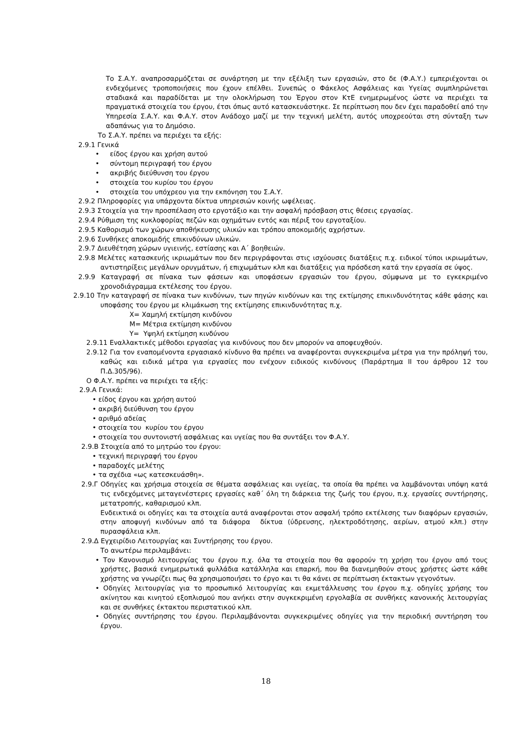Το Σ.Α.Υ. αναπροσαρμόζεται σε συνάρτηση με την εξέλιξη των εργασιών, στο δε (Φ.Α.Υ.) εμπεριέχονται οι ενδεχόμενες τροποποιήσεις που έχουν επέλθει. Συνεπώς ο Φάκελος Ασφάλειας και Υγείας συμπληρώνεται σταδιακά και παραδίδεται με την ολοκλήρωση του Έργου στον ΚτΕ ενημερωμένος ώστε να περιέχει τα πραγματικά στοιχεία του έργου, έτσι όπως αυτό κατασκευάστηκε. Σε περίπτωση που δεν έχει παραδοθεί από την Υπηρεσία Σ.Α.Υ. και Φ.Α.Υ. στον Ανάδοχο μαζί με την τεχνική μελέτη, αυτός υποχρεούται στη σύνταξη των αδαπάνως για το Δημόσιο.
Το Σ.Α.Υ. πρέπει να περιέχει τα εξής:
2.9.1 Γενικά
• είδος έργου και χρήση αυτού
• σύντομη περιγραφή του έργου
• ακριβής διεύθυνση του έργου
• στοιχεία του κυρίου του έργου
• στοιχεία του υπόχρεου για την εκπόνηση του Σ.Α.Υ.
2.9.2 Πληροφορίες για υπάρχοντα δίκτυα υπηρεσιών κοινής ωφέλειας.
2.9.3 Στοιχεία για την προσπέλαση στο εργοτάξιο και την ασφαλή πρόσβαση στις θέσεις εργασίας.
2.9.4 Ρύθμιση της κυκλοφορίας πεζών και οχημάτων εντός και πέριξ του εργοταξίου.
2.9.5 Καθορισμό των χώρων αποθήκευσης υλικών και τρόπου αποκομιδής αχρήστων.
2.9.6 Συνθήκες αποκομιδής επικινδύνων υλικών.
2.9.7 Διευθέτηση χώρων υγιεινής, εστίασης και Α΄ βοηθειών.
2.9.8 Μελέτες κατασκευής ικριωμάτων που δεν περιγράφονται στις ισχύουσες διατάξεις π.χ. ειδικοί τύποι ικριωμάτων, αντιστηρίξεις μεγάλων ορυγμάτων, ή επιχωμάτων κλπ και διατάξεις για πρόσδεση κατά την εργασία σε ύψος.
2.9.9 Καταγραφή σε πίνακα των φάσεων και υποφάσεων εργασιών του έργου, σύμφωνα με το εγκεκριμένο χρονοδιάγραμμα εκτέλεσης του έργου.
2.9.10 Την καταγραφή σε πίνακα των κινδύνων, των πηγών κινδύνων και της εκτίμησης επικινδυνότητας κάθε φάσης και υποφάσης του έργου με κλιμάκωση της εκτίμησης επικινδυνότητας π.χ.
Χ= Χαμηλή εκτίμηση κινδύνου
Μ= Μέτρια εκτίμηση κινδύνου
Υ= Υψηλή εκτίμηση κινδύνου
2.9.11 Εναλλακτικές μέθοδοι εργασίας για κινδύνους που δεν μπορούν να αποφευχθούν.
2.9.12 Για τον εναπομένοντα εργασιακό κίνδυνο θα πρέπει να αναφέρονται συγκεκριμένα μέτρα για την πρόληψή του, καθώς και ειδικά μέτρα για εργασίες που ενέχουν ειδικούς κινδύνους (Παράρτημα ΙΙ του άρθρου 12 του Π.Δ.305/96).
Ο Φ.Α.Υ. πρέπει να περιέχει τα εξής:
2.9.Α Γενικά:
• είδος έργου και χρήση αυτού
• ακριβή διεύθυνση του έργου
• αριθμό αδείας
• στοιχεία του κυρίου του έργου
• στοιχεία του συντονιστή ασφάλειας και υγείας που θα συντάξει τον Φ.Α.Υ.
2.9.Β Στοιχεία από το μητρώο του έργου:
• τεχνική περιγραφή του έργου
• παραδοχές μελέτης
• τα σχέδια «ως κατεσκευάσθη».
2.9.Γ Οδηγίες και χρήσιμα στοιχεία σε θέματα ασφάλειας και υγείας, τα οποία θα πρέπει να λαμβάνονται υπόψη κατά τις ενδεχόμενες μεταγενέστερες εργασίες καθ΄ όλη τη διάρκεια της ζωής του έργου, π.χ. εργασίες συντήρησης, μετατροπής, καθαρισμού κλπ.
Ενδεικτικά οι οδηγίες και τα στοιχεία αυτά αναφέρονται στον ασφαλή τρόπο εκτέλεσης των διαφόρων εργασιών, στην αποφυγή κινδύνων από τα διάφορα δίκτυα (ύδρευσης, ηλεκτροδότησης, αερίων, ατμού κλπ.) στην πυρασφάλεια κλπ.
2.9.Δ Εγχειρίδιο Λειτουργίας και Συντήρησης του έργου.
Το ανωτέρω περιλαμβάνει:
• Τον Κανονισμό λειτουργίας του έργου π.χ. όλα τα στοιχεία που θα αφορούν τη χρήση του έργου από τους χρήστες, βασικά ενημερωτικά φυλλάδια κατάλληλα και επαρκή, που θα διανεμηθούν στους χρήστες ώστε κάθε χρήστης να γνωρίζει πως θα χρησιμοποιήσει το έργο και τι θα κάνει σε περίπτωση έκτακτων γεγονότων.
• Οδηγίες λειτουργίας για το προσωπικό λειτουργίας και εκμετάλλευσης του έργου π.χ. οδηγίες χρήσης του ακίνητου και κινητού εξοπλισμού που ανήκει στην συγκεκριμένη εργολαβία σε συνθήκες κανονικής λειτουργίας και σε συνθήκες έκτακτου περιστατικού κλπ.
• Οδηγίες συντήρησης του έργου. Περιλαμβάνονται συγκεκριμένες οδηγίες για την περιοδική συντήρηση του έργου.
18